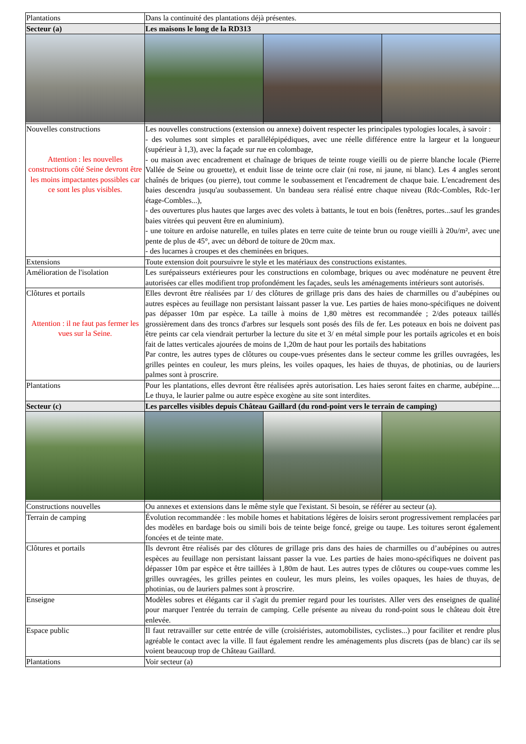| Plantations | Dans la continuité des plantations déjà présentes. | | |
| Secteur (a) | Les maisons le long de la RD313 | | |
| Nouvelles constructions Attention : les nouvelles constructions côté Seine devront être les moins impactantes possibles car ce sont les plus visibles. | Les nouvelles constructions (extension ou annexe) doivent respecter les principales typologies locales, à savoir : - des volumes sont simples et parallélépipédiques, avec une réelle différence entre la largeur et la longueur (supérieur à 1,3), avec la façade sur rue en colombage, - ou maison avec encadrement et chaînage de briques de teinte rouge vieilli ou de pierre blanche locale (Pierre Vallée de Seine ou grouette), et enduit lisse de teinte ocre clair (ni rose, ni jaune, ni blanc). Les 4 angles seront chaînés de briques (ou pierre), tout comme le soubassement et l'encadrement de chaque baie. L'encadrement des baies descendra jusqu'au soubassement. Un bandeau sera réalisé entre chaque niveau (Rdc-Combles, Rdc-1er étage-Combles...), - des ouvertures plus hautes que larges avec des volets à battants, le tout en bois (fenêtres, portes...sauf les grandes baies vitrées qui peuvent être en aluminium). - une toiture en ardoise naturelle, en tuiles plates en terre cuite de teinte brun ou rouge vieilli à 20u/m², avec une pente de plus de 45°, avec un débord de toiture de 20cm max. - des lucarnes à croupes et des cheminées en briques. | | |
| Extensions | Toute extension doit poursuivre le style et les matériaux des constructions existantes. | | |
| Amélioration de l'isolation | Les surépaisseurs extérieures pour les constructions en colombage, briques ou avec modénature ne peuvent être autorisées car elles modifient trop profondément les façades, seuls les aménagements intérieurs sont autorisés. | | |
| Clôtures et portails Attention : il ne faut pas fermer les vues sur la Seine. | Elles devront être réalisées par 1/ des clôtures de grillage pris dans des haies de charmilles ou d’aubépines ou autres espèces au feuillage non persistant laissant passer la vue. Les parties de haies mono-spécifiques ne doivent pas dépasser 10m par espèce. La taille à moins de 1,80 mètres est recommandée ; 2/des poteaux taillés grossièrement dans des troncs d'arbres sur lesquels sont posés des fils de fer. Les poteaux en bois ne doivent pas être peints car cela viendrait perturber la lecture du site et 3/ en métal simple pour les portails agricoles et en bois fait de lattes verticales ajourées de moins de 1,20m de haut pour les portails des habitations Par contre, les autres types de clôtures ou coupe-vues présentes dans le secteur comme les grilles ouvragées, les grilles peintes en couleur, les murs pleins, les voiles opaques, les haies de thuyas, de photinias, ou de lauriers palmes sont à proscrire. | | |
| Plantations | Pour les plantations, elles devront être réalisées après autorisation. Les haies seront faites en charme, aubépine.... Le thuya, le laurier palme ou autre espèce exogène au site sont interdites. | | |
| Secteur (c) | Les parcelles visibles depuis Château Gaillard (du rond-point vers le terrain de camping) | | |
| Constructions nouvelles | Ou annexes et extensions dans le même style que l'existant. Si besoin, se référer au secteur (a). | | |
| Terrain de camping | Évolution recommandée : les mobile homes et habitations légères de loisirs seront progressivement remplacées par des modèles en bardage bois ou simili bois de teinte beige foncé, greige ou taupe. Les toitures seront également foncées et de teinte mate. | | |
| Clôtures et portails | Ils devront être réalisés par des clôtures de grillage pris dans des haies de charmilles ou d’aubépines ou autres espèces au feuillage non persistant laissant passer la vue. Les parties de haies mono-spécifiques ne doivent pas dépasser 10m par espèce et être taillées à 1,80m de haut. Les autres types de clôtures ou coupe-vues comme les grilles ouvragées, les grilles peintes en couleur, les murs pleins, les voiles opaques, les haies de thuyas, de photinias, ou de lauriers palmes sont à proscrire. | | |
| Enseigne | Modèles sobres et élégants car il s'agit du premier regard pour les touristes. Aller vers des enseignes de qualité pour marquer l'entrée du terrain de camping. Celle présente au niveau du rond-point sous le château doit être enlevée. | | |
| Espace public | Il faut retravailler sur cette entrée de ville (croisiéristes, automobilistes, cyclistes...) pour faciliter et rendre plus agréable le contact avec la ville. Il faut également rendre les aménagements plus discrets (pas de blanc) car ils se voient beaucoup trop de Château Gaillard. | | |
| Plantations | Voir secteur (a) | | |